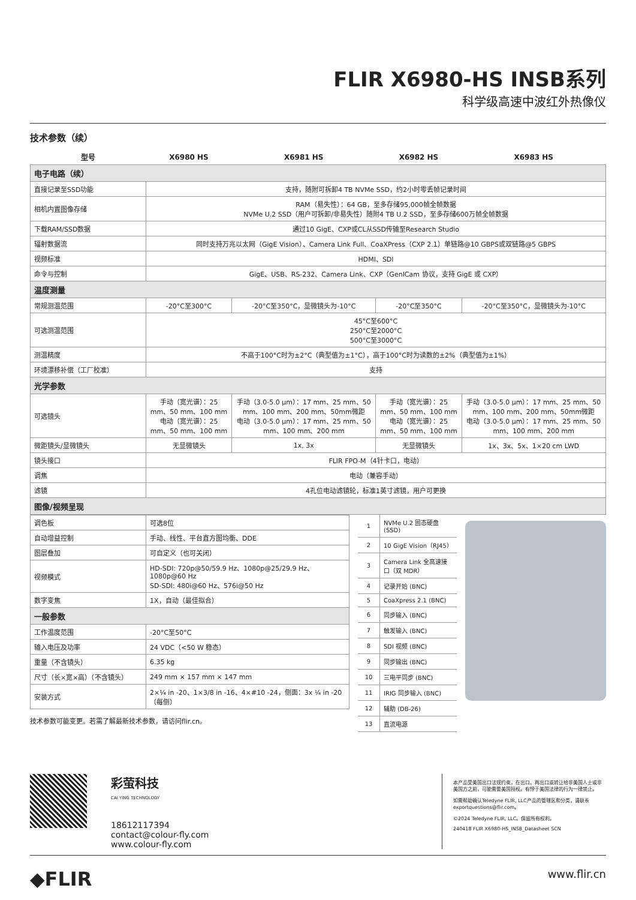FLIR X6980-HS INSB系列
科学级高速中波红外热像仪
技术参数（续）
| 型号 | X6980 HS | X6981 HS | X6982 HS | X6983 HS |
| --- | --- | --- | --- | --- |
| 电子电路（续） | | | | |
| 直接记录至SSD功能 | 支持，随附可拆卸4 TB NVMe SSD，约2小时零丢帧记录时间 | | | |
| 相机内置图像存储 | RAM（易失性）：64 GB，至多存储95,000帧全帧数据 NVMe U.2 SSD（用户可拆卸/非易失性）随附4 TB U.2 SSD，至多存储600万帧全帧数据 | | | |
| 下载RAM/SSD数据 | 通过10 GigE、CXP或CL从SSD传输至Research Studio | | | |
| 辐射数据流 | 同时支持万兆以太网（GigE Vision）、Camera Link Full、CoaXPress（CXP 2.1）单链路@10 GBPS或双链路@5 GBPS | | | |
| 视频标准 | HDMI、SDI | | | |
| 命令与控制 | GigE、USB、RS-232、Camera Link、CXP（GenICam 协议，支持 GigE 或 CXP） | | | |
| 温度测量 | | | | |
| 常规测温范围 | -20°C至300°C | -20°C至350°C，显微镜头为-10°C | -20°C至350°C | -20°C至350°C，显微镜头为-10°C |
| 可选测温范围 | 45°C至600°C 250°C至2000°C 500°C至3000°C | | | |
| 测温精度 | 不高于100°C时为±2°C（典型值为±1°C），高于100°C时为读数的±2%（典型值为±1%） | | | |
| 环境漂移补偿（工厂校准） | 支持 | | | |
| 光学参数 | | | | |
| 可选镜头 | 手动（宽光谱）：25 mm、50 mm、100 mm 电动（宽光谱）：25 mm、50 mm、100 mm | 手动（3.0-5.0 µm）：17 mm、25 mm、50 mm、100 mm、200 mm、50mm微距 电动（3.0-5.0 µm）：17 mm、25 mm、50 mm、100 mm、200 mm | 手动（宽光谱）：25 mm、50 mm、100 mm 电动（宽光谱）：25 mm、50 mm、100 mm | 手动（3.0-5.0 µm）：17 mm、25 mm、50 mm、100 mm、200 mm、50mm微距 电动（3.0-5.0 µm）：17 mm、25 mm、50 mm、100 mm、200 mm |
| 微距镜头/显微镜头 | 无显微镜头 | 1x, 3x | 无显微镜头 | 1x、3x、5x、1×20 cm LWD |
| 镜头接口 | FLIR FPO-M（4针卡口，电动） | | | |
| 调焦 | 电动（兼容手动） | | | |
| 滤镜 | 4孔位电动滤镜轮，标准1英寸滤镜，用户可更换 | | | |
| 图像/视频呈现 | | | | |
| 调色板 | 可选8位 |
| 自动增益控制 | 手动、线性、平台直方图均衡、DDE |
| 图层叠加 | 可自定义（也可关闭） |
| 视频模式 | HD-SDI: 720p@50/59.9 Hz、1080p@25/29.9 Hz、1080p@60 Hz SD-SDI: 480i@60 Hz、576i@50 Hz |
| 数字变焦 | 1X，自动（最佳拟合） |
| 一般参数 | |
| 工作温度范围 | -20°C至50°C |
| 输入电压及功率 | 24 VDC（<50 W 稳态） |
| 重量（不含镜头） | 6.35 kg |
| 尺寸（长×宽×高）（不含镜头） | 249 mm × 157 mm × 147 mm |
| 安装方式 | 2×¼ in -20、1×3/8 in -16、4×#10 -24，侧面：3x ¼ in -20（每侧） |
技术参数可能变更。若需了解最新技术参数，请访问flir.cn。
| 1 | NVMe U.2 固态硬盘 (SSD) |
| 2 | 10 GigE Vision（RJ45） |
| 3 | Camera Link 全高速接口（双 MDR） |
| 4 | 记录开始 (BNC) |
| 5 | CoaXpress 2.1 (BNC) |
| 6 | 同步输入 (BNC) |
| 7 | 触发输入 (BNC) |
| 8 | SDI 视频 (BNC) |
| 9 | 同步输出 (BNC) |
| 10 | 三电平同步 (BNC) |
| 11 | IRIG 同步输入 (BNC) |
| 12 | 辅助 (DB-26) |
| 13 | 直流电源 |
彩萤科技
CAI YING TECHNOLOGY
18612117394
contact@colour-fly.com
www.colour-fly.com
本产品受美国出口法规约束，在出口、再出口或转让给非美国人士或非美国方之前，可能需要美国授权。有悖于美国法律的行为一律禁止。
如需帮助确认Teledyne FLIR, LLC产品的管辖区和分类，请联系exportquestions@flir.com。
©2024 Teledyne FLIR, LLC。保留所有权利。
240418 FLIR X6980-HS_INSB_Datasheet SCN
◆FLIR www.flir.cn